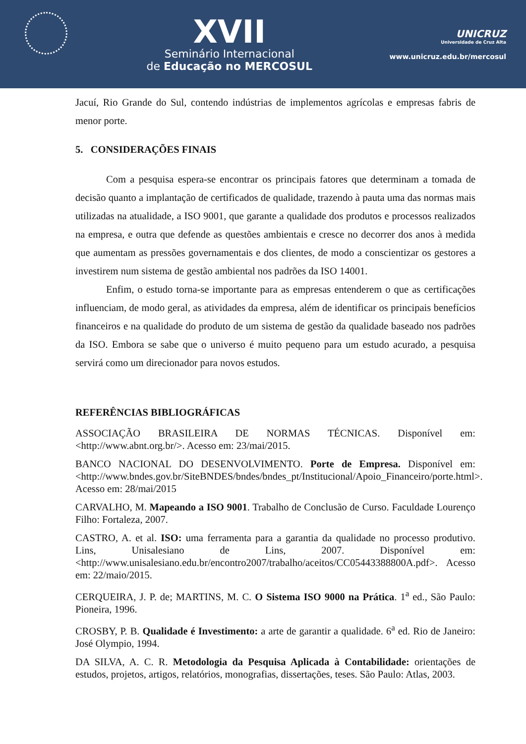XVII
Seminário Internacional
de Educação no MERCOSUL
UNICRUZ
Universidade de Cruz Alta
www.unicruz.edu.br/mercosul
Jacuí, Rio Grande do Sul, contendo indústrias de implementos agrícolas e empresas fabris de menor porte.
5. CONSIDERAÇÕES FINAIS
Com a pesquisa espera-se encontrar os principais fatores que determinam a tomada de decisão quanto a implantação de certificados de qualidade, trazendo à pauta uma das normas mais utilizadas na atualidade, a ISO 9001, que garante a qualidade dos produtos e processos realizados na empresa, e outra que defende as questões ambientais e cresce no decorrer dos anos à medida que aumentam as pressões governamentais e dos clientes, de modo a conscientizar os gestores a investirem num sistema de gestão ambiental nos padrões da ISO 14001.
Enfim, o estudo torna-se importante para as empresas entenderem o que as certificações influenciam, de modo geral, as atividades da empresa, além de identificar os principais benefícios financeiros e na qualidade do produto de um sistema de gestão da qualidade baseado nos padrões da ISO. Embora se sabe que o universo é muito pequeno para um estudo acurado, a pesquisa servirá como um direcionador para novos estudos.
REFERÊNCIAS BIBLIOGRÁFICAS
ASSOCIAÇÃO BRASILEIRA DE NORMAS TÉCNICAS. Disponível em: <http://www.abnt.org.br/>. Acesso em: 23/mai/2015.
BANCO NACIONAL DO DESENVOLVIMENTO. Porte de Empresa. Disponível em: <http://www.bndes.gov.br/SiteBNDES/bndes/bndes_pt/Institucional/Apoio_Financeiro/porte.html>. Acesso em: 28/mai/2015
CARVALHO, M. Mapeando a ISO 9001. Trabalho de Conclusão de Curso. Faculdade Lourenço Filho: Fortaleza, 2007.
CASTRO, A. et al. ISO: uma ferramenta para a garantia da qualidade no processo produtivo. Lins, Unisalesiano de Lins, 2007. Disponível em: <http://www.unisalesiano.edu.br/encontro2007/trabalho/aceitos/CC05443388800A.pdf>. Acesso em: 22/maio/2015.
CERQUEIRA, J. P. de; MARTINS, M. C. O Sistema ISO 9000 na Prática. 1<sup>a</sup> ed., São Paulo: Pioneira, 1996.
CROSBY, P. B. Qualidade é Investimento: a arte de garantir a qualidade. 6<sup>a</sup> ed. Rio de Janeiro: José Olympio, 1994.
DA SILVA, A. C. R. Metodologia da Pesquisa Aplicada à Contabilidade: orientações de estudos, projetos, artigos, relatórios, monografias, dissertações, teses. São Paulo: Atlas, 2003.